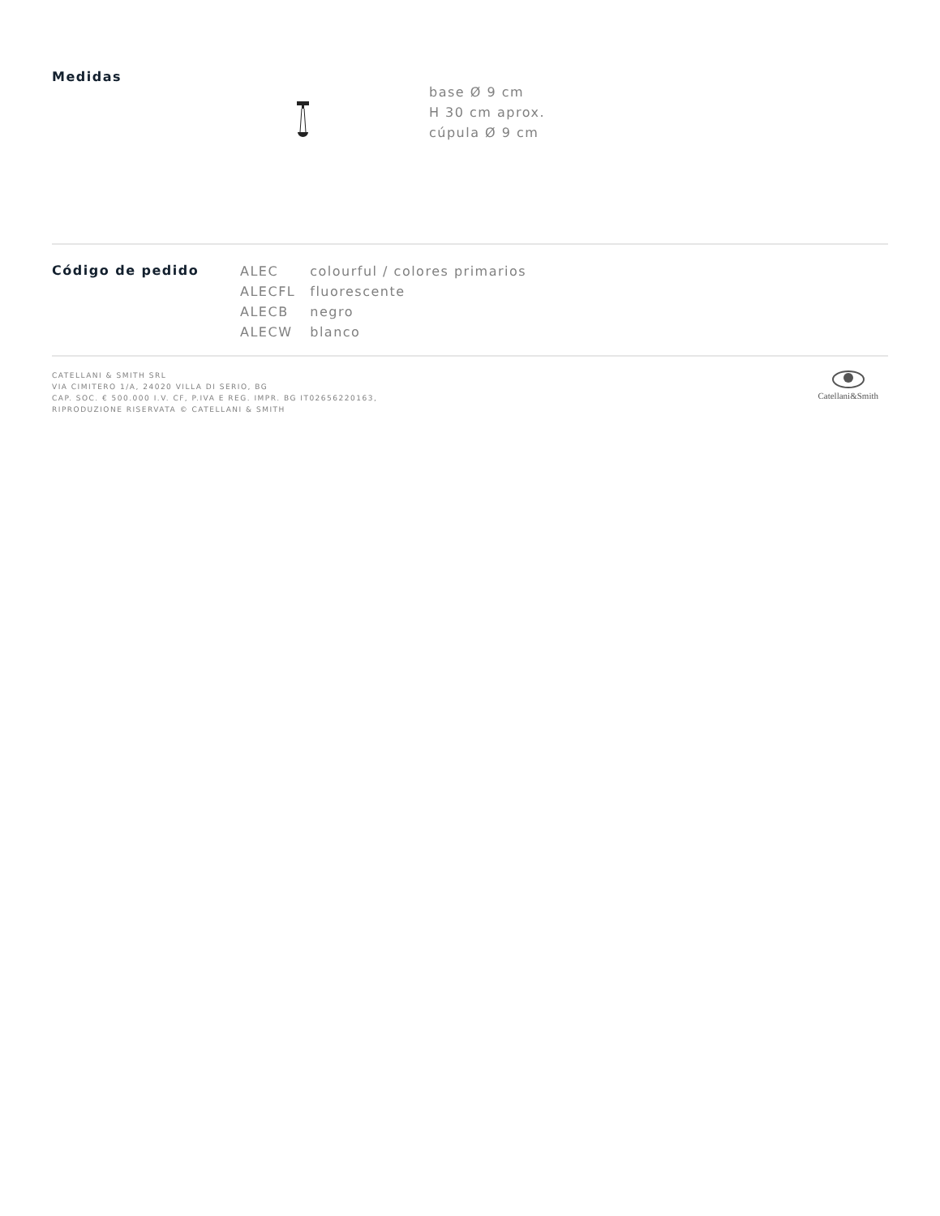Medidas
base Ø 9 cm
H 30 cm aprox.
cúpula Ø 9 cm
Código de pedido
| ALEC | colourful / colores primarios |
| ALECFL | fluorescente |
| ALECB | negro |
| ALECW | blanco |
CATELLANI & SMITH SRL
VIA CIMITERO 1/A, 24020 VILLA DI SERIO, BG
CAP. SOC. € 500.000 I.V. CF, P.IVA E REG. IMPR. BG IT02656220163,
RIPRODUZIONE RISERVATA © CATELLANI & SMITH
Catellani&Smith